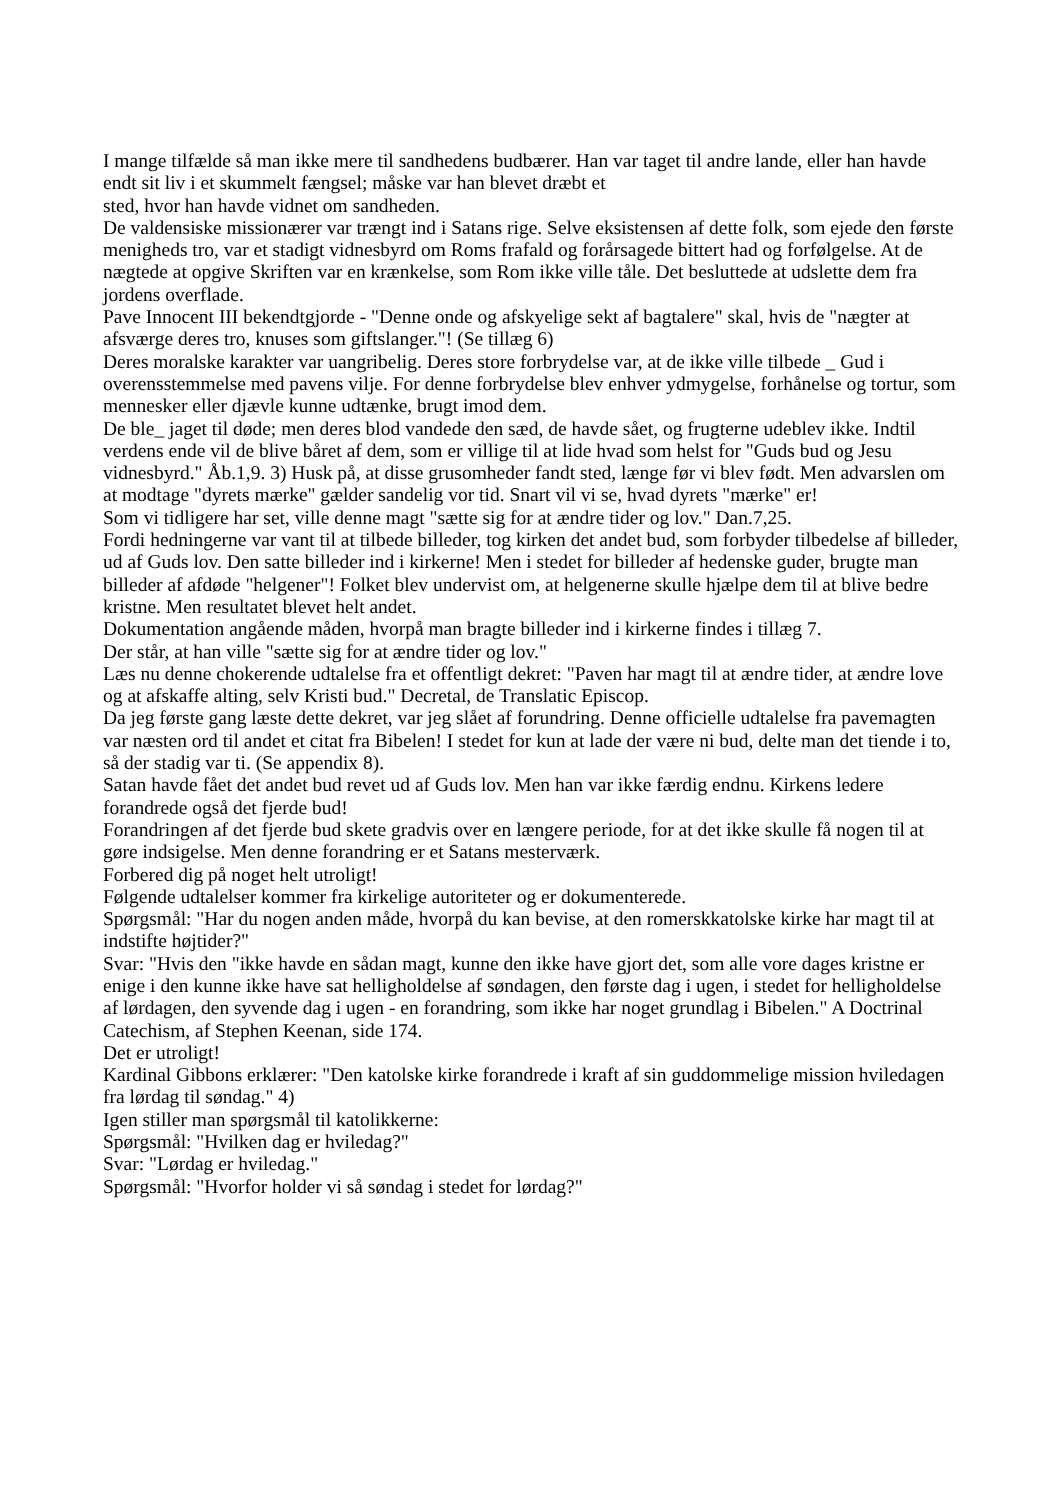I mange tilfælde så man ikke mere til sandhedens budbærer. Han var taget til andre lande, eller han havde endt sit liv i et skummelt fængsel; måske var han blevet dræbt et
sted, hvor han havde vidnet om sandheden.
De valdensiske missionærer var trængt ind i Satans rige. Selve eksistensen af dette folk, som ejede den første menigheds tro, var et stadigt vidnesbyrd om Roms frafald og forårsagede bittert had og forfølgelse. At de nægtede at opgive Skriften var en krænkelse, som Rom ikke ville tåle. Det besluttede at udslette dem fra jordens overflade.
Pave Innocent III bekendtgjorde - "Denne onde og afskyelige sekt af bagtalere" skal, hvis de "nægter at afsværge deres tro, knuses som giftslanger."! (Se tillæg 6)
Deres moralske karakter var uangribelig. Deres store forbrydelse var, at de ikke ville tilbede _ Gud i overensstemmelse med pavens vilje. For denne forbrydelse blev enhver ydmygelse, forhånelse og tortur, som mennesker eller djævle kunne udtænke, brugt imod dem.
De ble_ jaget til døde; men deres blod vandede den sæd, de havde sået, og frugterne udeblev ikke. Indtil verdens ende vil de blive båret af dem, som er villige til at lide hvad som helst for "Guds bud og Jesu vidnesbyrd." Åb.1,9. 3) Husk på, at disse grusomheder fandt sted, længe før vi blev født. Men advarslen om at modtage "dyrets mærke" gælder sandelig vor tid. Snart vil vi se, hvad dyrets "mærke" er!
Som vi tidligere har set, ville denne magt "sætte sig for at ændre tider og lov." Dan.7,25.
Fordi hedningerne var vant til at tilbede billeder, tog kirken det andet bud, som forbyder tilbedelse af billeder, ud af Guds lov. Den satte billeder ind i kirkerne! Men i stedet for billeder af hedenske guder, brugte man billeder af afdøde "helgener"! Folket blev undervist om, at helgenerne skulle hjælpe dem til at blive bedre kristne. Men resultatet blevet helt andet.
Dokumentation angående måden, hvorpå man bragte billeder ind i kirkerne findes i tillæg 7.
Der står, at han ville "sætte sig for at ændre tider og lov."
Læs nu denne chokerende udtalelse fra et offentligt dekret: "Paven har magt til at ændre tider, at ændre love og at afskaffe alting, selv Kristi bud." Decretal, de Translatic Episcop.
Da jeg første gang læste dette dekret, var jeg slået af forundring. Denne officielle udtalelse fra pavemagten var næsten ord til andet et citat fra Bibelen! I stedet for kun at lade der være ni bud, delte man det tiende i to, så der stadig var ti. (Se appendix 8).
Satan havde fået det andet bud revet ud af Guds lov. Men han var ikke færdig endnu. Kirkens ledere forandrede også det fjerde bud!
Forandringen af det fjerde bud skete gradvis over en længere periode, for at det ikke skulle få nogen til at gøre indsigelse. Men denne forandring er et Satans mesterværk.
Forbered dig på noget helt utroligt!
Følgende udtalelser kommer fra kirkelige autoriteter og er dokumenterede.
Spørgsmål: "Har du nogen anden måde, hvorpå du kan bevise, at den romerskkatolske kirke har magt til at indstifte højtider?"
Svar: "Hvis den "ikke havde en sådan magt, kunne den ikke have gjort det, som alle vore dages kristne er enige i den kunne ikke have sat helligholdelse af søndagen, den første dag i ugen, i stedet for helligholdelse af lørdagen, den syvende dag i ugen - en forandring, som ikke har noget grundlag i Bibelen." A Doctrinal Catechism, af Stephen Keenan, side 174.
Det er utroligt!
Kardinal Gibbons erklærer: "Den katolske kirke forandrede i kraft af sin guddommelige mission hviledagen fra lørdag til søndag." 4)
Igen stiller man spørgsmål til katolikkerne:
Spørgsmål: "Hvilken dag er hviledag?"
Svar: "Lørdag er hviledag."
Spørgsmål: "Hvorfor holder vi så søndag i stedet for lørdag?"